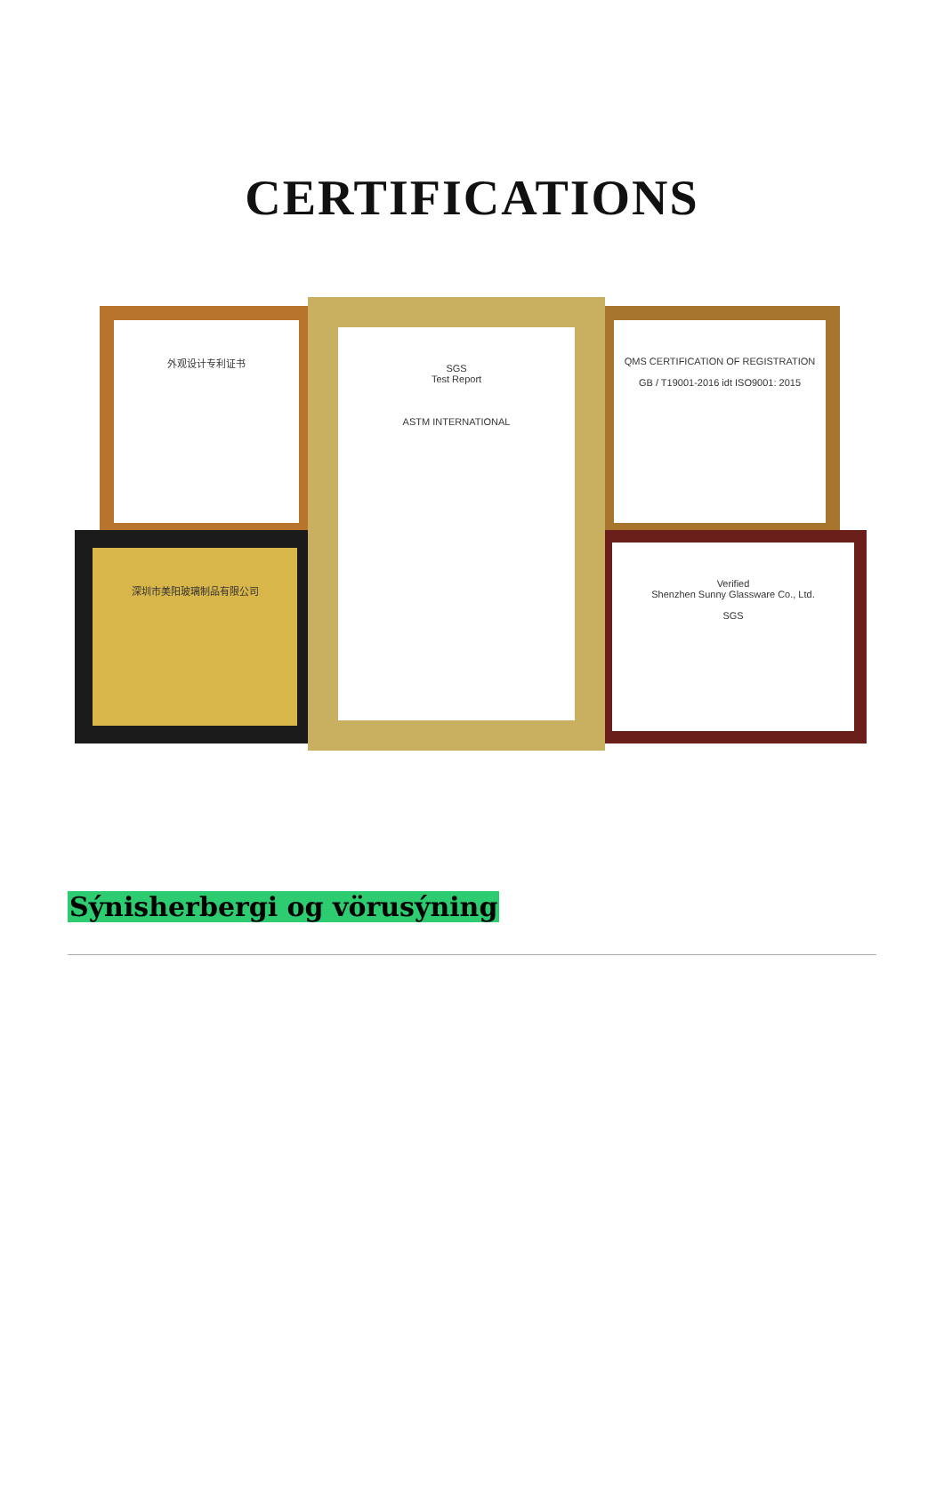CERTIFICATIONS
外观设计专利证书
深圳市美阳玻璃制品有限公司
QMS CERTIFICATION OF REGISTRATION
GB / T19001-2016 idt ISO9001: 2015
Verified
Shenzhen Sunny Glassware Co., Ltd.
SGS
SGS
Test Report
ASTM INTERNATIONAL
Sýnisherbergi og vörusýning